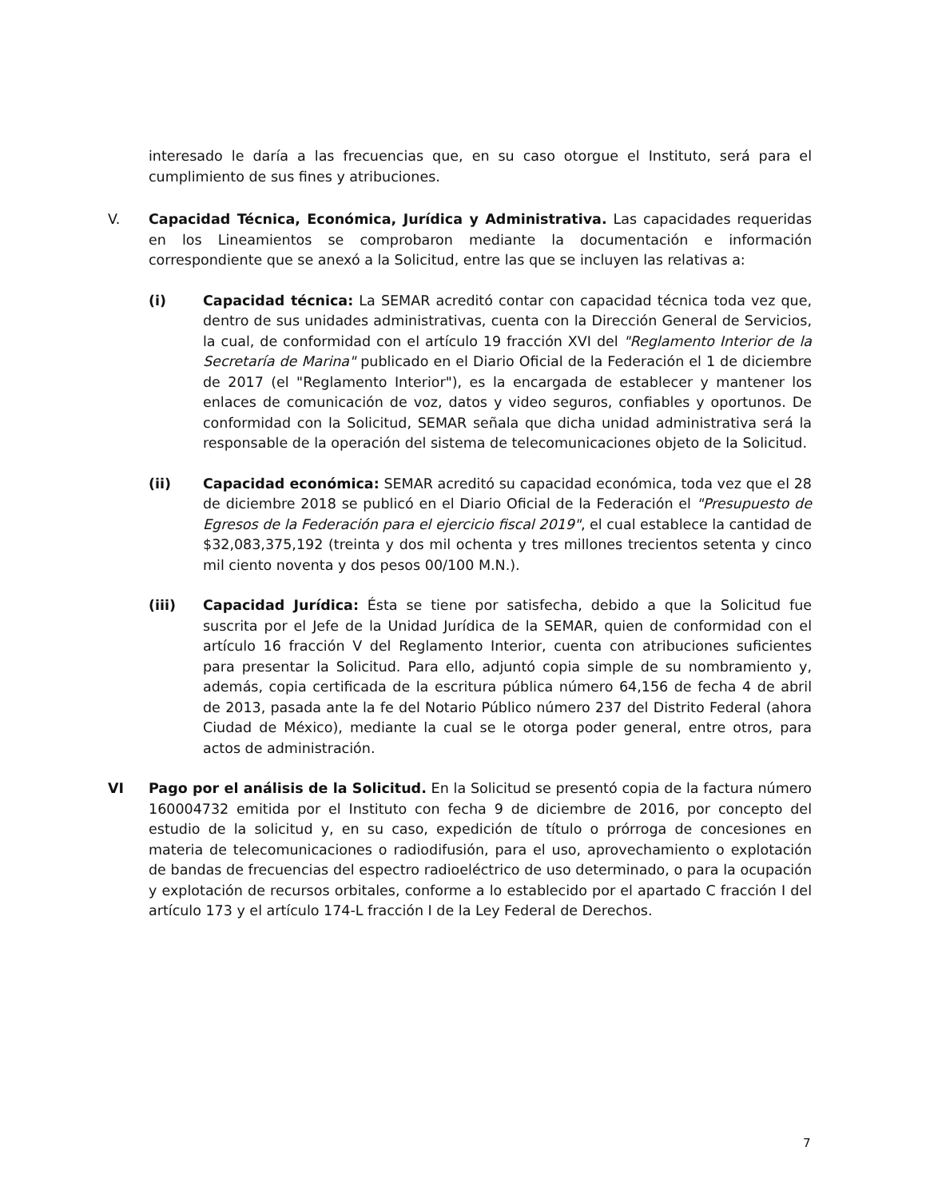interesado le daría a las frecuencias que, en su caso otorgue el Instituto, será para el cumplimiento de sus fines y atribuciones.
V. Capacidad Técnica, Económica, Jurídica y Administrativa. Las capacidades requeridas en los Lineamientos se comprobaron mediante la documentación e información correspondiente que se anexó a la Solicitud, entre las que se incluyen las relativas a:
(i) Capacidad técnica: La SEMAR acreditó contar con capacidad técnica toda vez que, dentro de sus unidades administrativas, cuenta con la Dirección General de Servicios, la cual, de conformidad con el artículo 19 fracción XVI del "Reglamento Interior de la Secretaría de Marina" publicado en el Diario Oficial de la Federación el 1 de diciembre de 2017 (el "Reglamento Interior"), es la encargada de establecer y mantener los enlaces de comunicación de voz, datos y video seguros, confiables y oportunos. De conformidad con la Solicitud, SEMAR señala que dicha unidad administrativa será la responsable de la operación del sistema de telecomunicaciones objeto de la Solicitud.
(ii) Capacidad económica: SEMAR acreditó su capacidad económica, toda vez que el 28 de diciembre 2018 se publicó en el Diario Oficial de la Federación el "Presupuesto de Egresos de la Federación para el ejercicio fiscal 2019", el cual establece la cantidad de $32,083,375,192 (treinta y dos mil ochenta y tres millones trecientos setenta y cinco mil ciento noventa y dos pesos 00/100 M.N.).
(iii) Capacidad Jurídica: Ésta se tiene por satisfecha, debido a que la Solicitud fue suscrita por el Jefe de la Unidad Jurídica de la SEMAR, quien de conformidad con el artículo 16 fracción V del Reglamento Interior, cuenta con atribuciones suficientes para presentar la Solicitud. Para ello, adjuntó copia simple de su nombramiento y, además, copia certificada de la escritura pública número 64,156 de fecha 4 de abril de 2013, pasada ante la fe del Notario Público número 237 del Distrito Federal (ahora Ciudad de México), mediante la cual se le otorga poder general, entre otros, para actos de administración.
VI Pago por el análisis de la Solicitud. En la Solicitud se presentó copia de la factura número 160004732 emitida por el Instituto con fecha 9 de diciembre de 2016, por concepto del estudio de la solicitud y, en su caso, expedición de título o prórroga de concesiones en materia de telecomunicaciones o radiodifusión, para el uso, aprovechamiento o explotación de bandas de frecuencias del espectro radioeléctrico de uso determinado, o para la ocupación y explotación de recursos orbitales, conforme a lo establecido por el apartado C fracción I del artículo 173 y el artículo 174-L fracción I de la Ley Federal de Derechos.
7